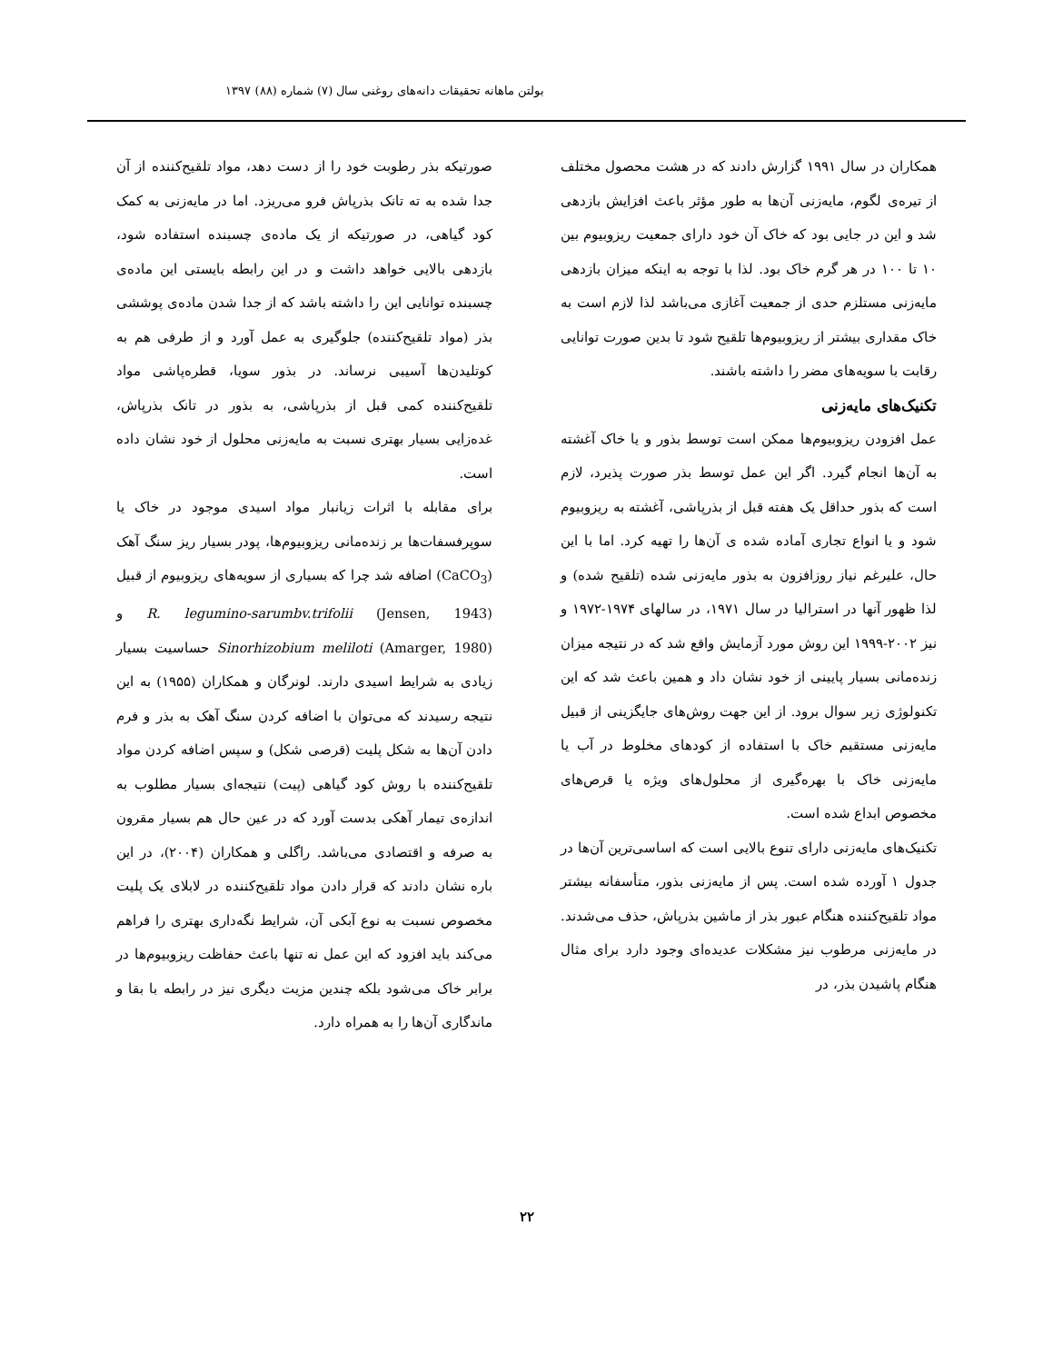بولتن ماهانه تحقیقات دانه‌های روغنی سال (۷) شماره (۸۸) ۱۳۹۷
همکاران در سال ۱۹۹۱ گزارش دادند که در هشت محصول مختلف از تیره‌ی لگوم، مایه‌زنی آن‌ها به طور مؤثر باعث افزایش بازدهی شد و این در جایی بود که خاک آن خود دارای جمعیت ریزوبیوم بین ۱۰ تا ۱۰۰ در هر گرم خاک بود. لذا با توجه به اینکه میزان بازدهی مایه‌زنی مستلزم حدی از جمعیت آغازی می‌باشد لذا لازم است به خاک مقداری بیشتر از ریزوبیوم‌ها تلقیح شود تا بدین صورت توانایی رقابت با سویه‌های مضر را داشته باشند.
تکنیک‌های مایه‌زنی
عمل افزودن ریزوبیوم‌ها ممکن است توسط بذور و یا خاک آغشته به آن‌ها انجام گیرد. اگر این عمل توسط بذر صورت پذیرد، لازم است که بذور حداقل یک هفته قبل از بذرپاشی، آغشته به ریزوبیوم شود و یا انواع تجاری آماده شده ی آن‌ها را تهیه کرد. اما با این حال، علیرغم نیاز روزافزون به بذور مایه‌زنی شده (تلقیح شده) و لذا ظهور آنها در استرالیا در سال ۱۹۷۱، در سالهای ۱۹۷۴-۱۹۷۲ و نیز ۲۰۰۲-۱۹۹۹ این روش مورد آزمایش واقع شد که در نتیجه میزان زنده‌مانی بسیار پایینی از خود نشان داد و همین باعث شد که این تکنولوژی زیر سوال برود. از این جهت روش‌های جایگزینی از قبیل مایه‌زنی مستقیم خاک با استفاده از کودهای مخلوط در آب یا مایه‌زنی خاک با بهره‌گیری از محلول‌های ویژه یا قرص‌های مخصوص ابداع شده است.
تکنیک‌های مایه‌زنی دارای تنوع بالایی است که اساسی‌ترین آن‌ها در جدول ۱ آورده شده است. پس از مایه‌زنی بذور، متأسفانه بیشتر مواد تلقیح‌کننده هنگام عبور بذر از ماشین بذرپاش، حذف می‌شدند. در مایه‌زنی مرطوب نیز مشکلات عدیده‌ای وجود دارد برای مثال هنگام پاشیدن بذر، در
صورتیکه بذر رطوبت خود را از دست دهد، مواد تلقیح‌کننده از آن جدا شده به ته تانک بذرپاش فرو می‌ریزد. اما در مایه‌زنی به کمک کود گیاهی، در صورتیکه از یک ماده‌ی چسبنده استفاده شود، بازدهی بالایی خواهد داشت و در این رابطه بایستی این ماده‌ی چسبنده توانایی این را داشته باشد که از جدا شدن ماده‌ی پوششی بذر (مواد تلقیح‌کننده) جلوگیری به عمل آورد و از طرفی هم به کوتلیدن‌ها آسیبی نرساند. در بذور سویا، قطره‌پاشی مواد تلقیح‌کننده کمی قبل از بذرپاشی، به بذور در تانک بذرپاش، غده‌زایی بسیار بهتری نسبت به مایه‌زنی محلول از خود نشان داده است.
برای مقابله با اثرات زیانبار مواد اسیدی موجود در خاک یا سوپرفسفات‌ها بر زنده‌مانی ریزوبیوم‌ها، پودر بسیار ریز سنگ آهک (CaCO<sub>3</sub>) اضافه شد چرا که بسیاری از سویه‌های ریزوبیوم از قبیل R. legumino-sarumbv.trifolii (Jensen, 1943) و Sinorhizobium meliloti (Amarger, 1980) حساسیت بسیار زیادی به شرایط اسیدی دارند. لونرگان و همکاران (۱۹۵۵) به این نتیجه رسیدند که می‌توان با اضافه کردن سنگ آهک به بذر و فرم دادن آن‌ها به شکل پلیت (قرصی شکل) و سپس اضافه کردن مواد تلقیح‌کننده با روش کود گیاهی (پیت) نتیجه‌ای بسیار مطلوب به اندازه‌ی تیمار آهکی بدست آورد که در عین حال هم بسیار مقرون به صرفه و اقتصادی می‌باشد. راگلی و همکاران (۲۰۰۴)، در این باره نشان دادند که قرار دادن مواد تلقیح‌کننده در لابلای یک پلیت مخصوص نسبت به نوع آبکی آن، شرایط نگه‌داری بهتری را فراهم می‌کند باید افزود که این عمل نه تنها باعث حفاظت ریزوبیوم‌ها در برابر خاک می‌شود بلکه چندین مزیت دیگری نیز در رابطه با بقا و ماندگاری آن‌ها را به همراه دارد.
۲۲